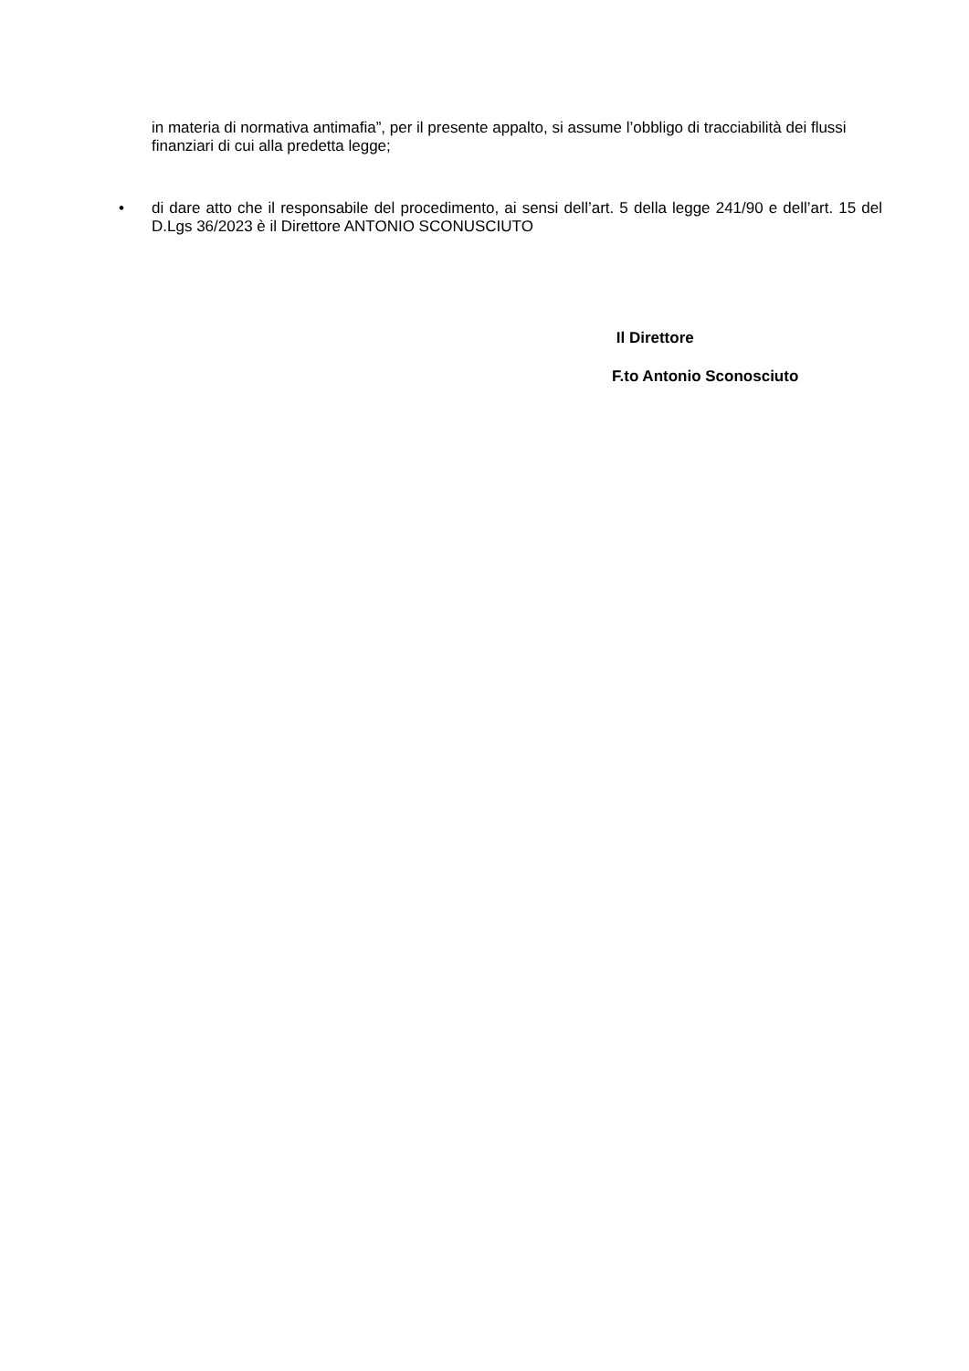in materia di normativa antimafia”, per il presente appalto, si assume l’obbligo di tracciabilità dei flussi finanziari di cui alla predetta legge;
• di dare atto che il responsabile del procedimento, ai sensi dell’art. 5 della legge 241/90 e dell’art. 15 del D.Lgs 36/2023 è il Direttore ANTONIO SCONUSCIUTO
Il Direttore
F.to Antonio Sconosciuto